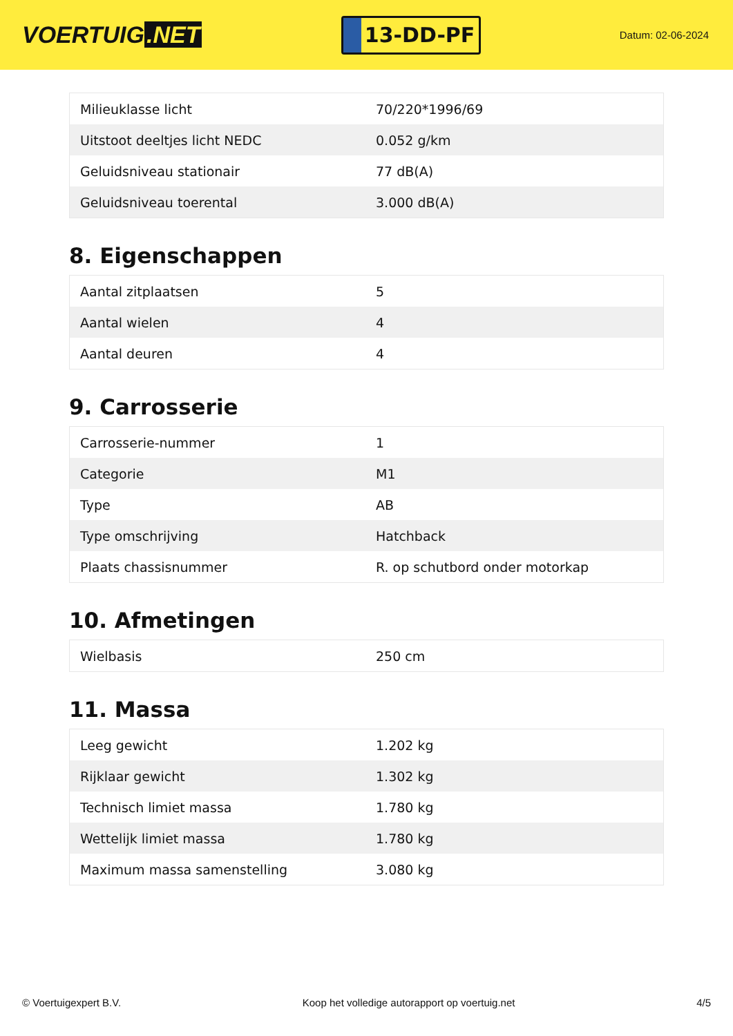VOERTUIG.NET
13-DD-PF
Datum: 02-06-2024
| Milieuklasse licht | 70/220*1996/69 |
| Uitstoot deeltjes licht NEDC | 0.052 g/km |
| Geluidsniveau stationair | 77 dB(A) |
| Geluidsniveau toerental | 3.000 dB(A) |
8. Eigenschappen
| Aantal zitplaatsen | 5 |
| Aantal wielen | 4 |
| Aantal deuren | 4 |
9. Carrosserie
| Carrosserie-nummer | 1 |
| Categorie | M1 |
| Type | AB |
| Type omschrijving | Hatchback |
| Plaats chassisnummer | R. op schutbord onder motorkap |
10. Afmetingen
| Wielbasis | 250 cm |
11. Massa
| Leeg gewicht | 1.202 kg |
| Rijklaar gewicht | 1.302 kg |
| Technisch limiet massa | 1.780 kg |
| Wettelijk limiet massa | 1.780 kg |
| Maximum massa samenstelling | 3.080 kg |
© Voertuigexpert B.V. Koop het volledige autorapport op voertuig.net 4/5